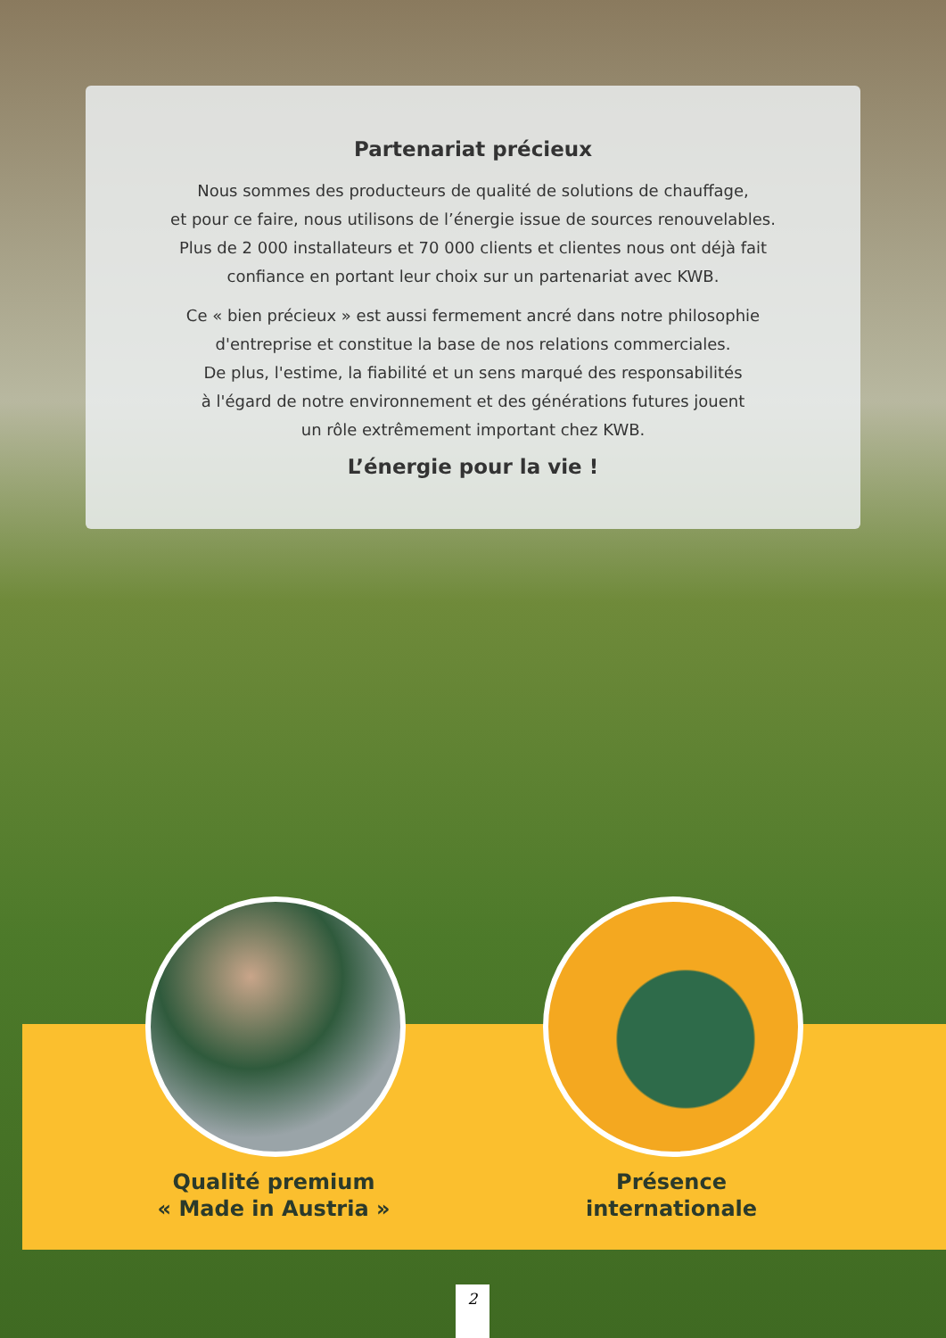Partenariat précieux
Nous sommes des producteurs de qualité de solutions de chauffage,
et pour ce faire, nous utilisons de l’énergie issue de sources renouvelables.
Plus de 2 000 installateurs et 70 000 clients et clientes nous ont déjà fait
confiance en portant leur choix sur un partenariat avec KWB.
Ce « bien précieux » est aussi fermement ancré dans notre philosophie
d'entreprise et constitue la base de nos relations commerciales.
De plus, l'estime, la fiabilité et un sens marqué des responsabilités
à l'égard de notre environnement et des générations futures jouent
un rôle extrêmement important chez KWB.
L’énergie pour la vie !
Qualité premium
« Made in Austria »
Présence
internationale
2